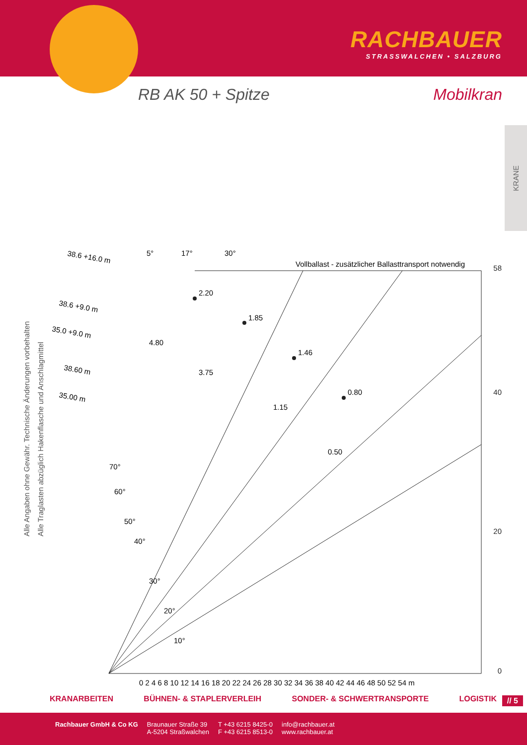RACHBAUER
STRASSWALCHEN • SALZBURG
RB AK 50 + Spitze Mobilkran
KRANE
Alle Angaben ohne Gewähr. Technische Änderungen vorbehalten
Alle Traglasten abzüglich Hakenflasche und Anschlagmittel
38.6 +16.0 m
5°
17°
30°
Vollballast - zusätzlicher Ballasttransport notwendig
38.6 +9.0 m
35.0 +9.0 m
38.60 m
35.00 m
2.20
1.85
1.46
0.80
4.80
3.75
1.15
0.50
58
40
20
0
0 2 4 6 8 10 12 14 16 18 20 22 24 26 28 30 32 34 36 38 40 42 44 46 48 50 52 54 m
10°
20°
30°
40°
50°
60°
70°
KRANARBEITEN BÜHNEN- & STAPLERVERLEIH SONDER- & SCHWERTRANSPORTE LOGISTIK // 5
Rachbauer GmbH & Co KG Braunauer Straße 39
A-5204 Straßwalchen
T +43 6215 8425-0
F +43 6215 8513-0
info@rachbauer.at
www.rachbauer.at